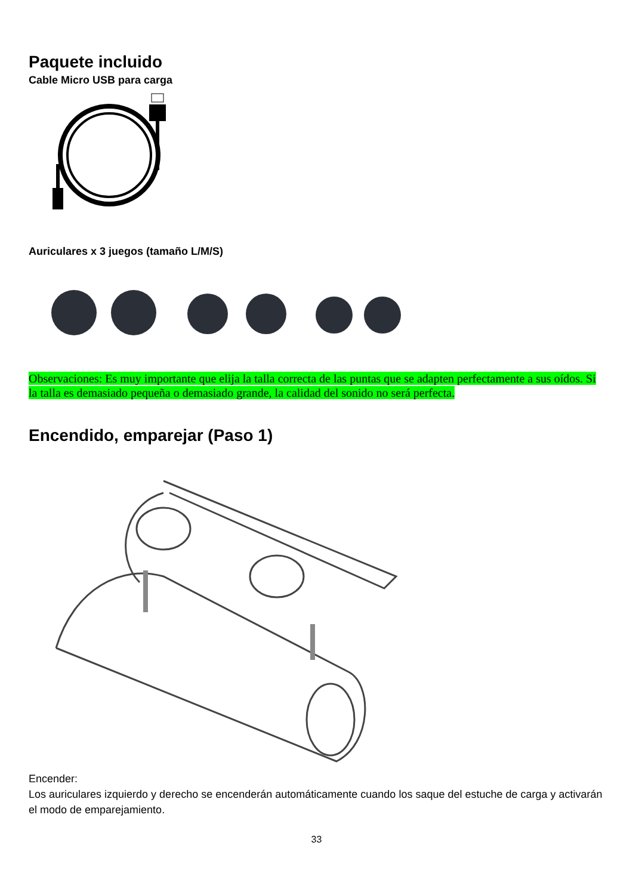Paquete incluido
Cable Micro USB para carga
Auriculares x 3 juegos (tamaño L/M/S)
Observaciones: Es muy importante que elija la talla correcta de las puntas que se adapten perfectamente a sus oídos. Si la talla es demasiado pequeña o demasiado grande, la calidad del sonido no será perfecta.
Encendido, emparejar (Paso 1)
Encender:
Los auriculares izquierdo y derecho se encenderán automáticamente cuando los saque del estuche de carga y activarán el modo de emparejamiento.
33